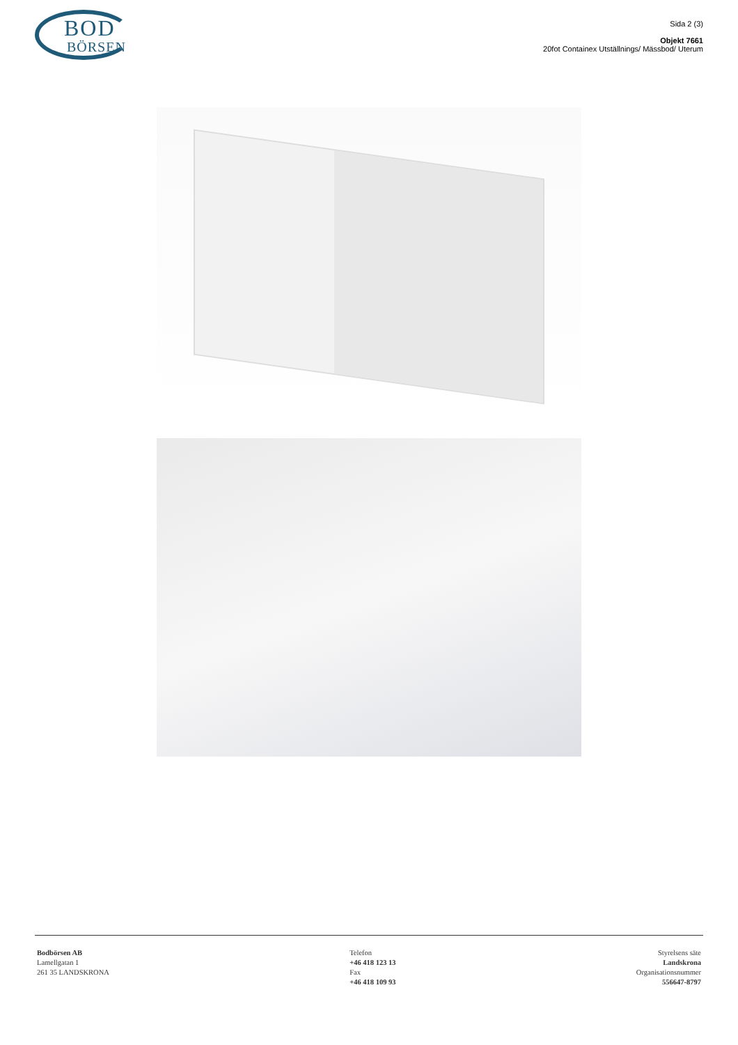BOD
BÖRSEN
Sida 2 (3)
Objekt 7661
20fot Containex Utställnings/ Mässbod/ Uterum
Bodbörsen AB
Lamellgatan 1
261 35 LANDSKRONA
Telefon
+46 418 123 13
Fax
+46 418 109 93
Styrelsens säte
Landskrona
Organisationsnummer
556647-8797